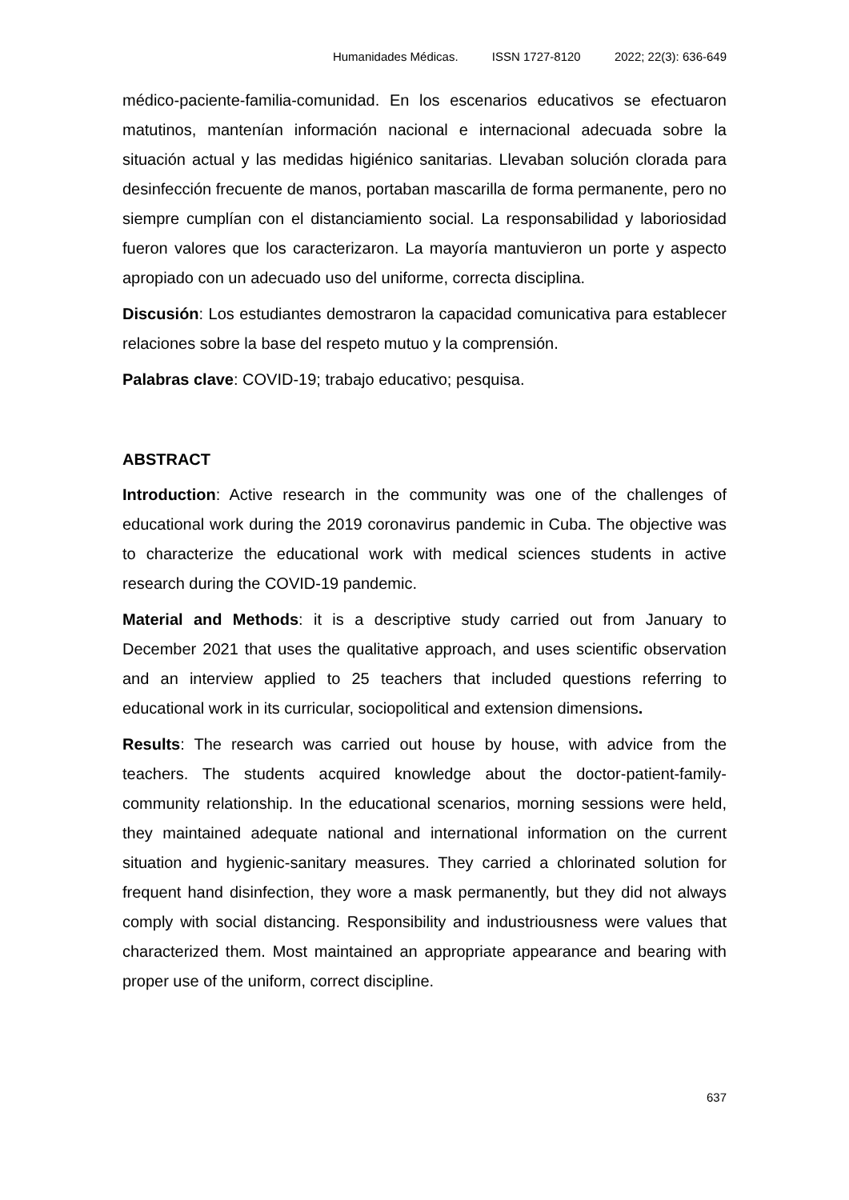Humanidades Médicas. ISSN 1727-8120 2022; 22(3): 636-649
médico-paciente-familia-comunidad. En los escenarios educativos se efectuaron matutinos, mantenían información nacional e internacional adecuada sobre la situación actual y las medidas higiénico sanitarias. Llevaban solución clorada para desinfección frecuente de manos, portaban mascarilla de forma permanente, pero no siempre cumplían con el distanciamiento social. La responsabilidad y laboriosidad fueron valores que los caracterizaron. La mayoría mantuvieron un porte y aspecto apropiado con un adecuado uso del uniforme, correcta disciplina.
Discusión: Los estudiantes demostraron la capacidad comunicativa para establecer relaciones sobre la base del respeto mutuo y la comprensión.
Palabras clave: COVID-19; trabajo educativo; pesquisa.
ABSTRACT
Introduction: Active research in the community was one of the challenges of educational work during the 2019 coronavirus pandemic in Cuba. The objective was to characterize the educational work with medical sciences students in active research during the COVID-19 pandemic.
Material and Methods: it is a descriptive study carried out from January to December 2021 that uses the qualitative approach, and uses scientific observation and an interview applied to 25 teachers that included questions referring to educational work in its curricular, sociopolitical and extension dimensions.
Results: The research was carried out house by house, with advice from the teachers. The students acquired knowledge about the doctor-patient-family-community relationship. In the educational scenarios, morning sessions were held, they maintained adequate national and international information on the current situation and hygienic-sanitary measures. They carried a chlorinated solution for frequent hand disinfection, they wore a mask permanently, but they did not always comply with social distancing. Responsibility and industriousness were values that characterized them. Most maintained an appropriate appearance and bearing with proper use of the uniform, correct discipline.
637